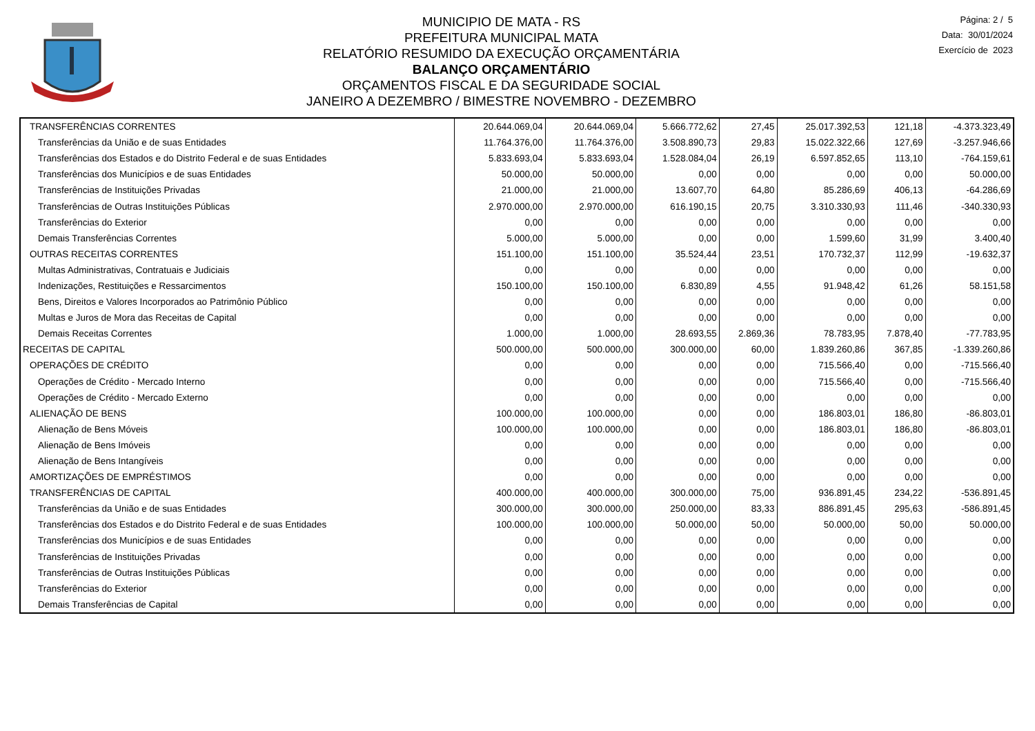MUNICIPIO DE MATA - RS
PREFEITURA MUNICIPAL MATA
RELATÓRIO RESUMIDO DA EXECUÇÃO ORÇAMENTÁRIA
BALANÇO ORÇAMENTÁRIO
ORÇAMENTOS FISCAL E DA SEGURIDADE SOCIAL
JANEIRO A DEZEMBRO / BIMESTRE NOVEMBRO - DEZEMBRO
Página: 2 / 5
Data: 30/01/2024
Exercício de 2023
| TRANSFERÊNCIAS CORRENTES | 20.644.069,04 | 20.644.069,04 | 5.666.772,62 | 27,45 | 25.017.392,53 | 121,18 | -4.373.323,49 |
| Transferências da União e de suas Entidades | 11.764.376,00 | 11.764.376,00 | 3.508.890,73 | 29,83 | 15.022.322,66 | 127,69 | -3.257.946,66 |
| Transferências dos Estados e do Distrito Federal e de suas Entidades | 5.833.693,04 | 5.833.693,04 | 1.528.084,04 | 26,19 | 6.597.852,65 | 113,10 | -764.159,61 |
| Transferências dos Municípios e de suas Entidades | 50.000,00 | 50.000,00 | 0,00 | 0,00 | 0,00 | 0,00 | 50.000,00 |
| Transferências de Instituições Privadas | 21.000,00 | 21.000,00 | 13.607,70 | 64,80 | 85.286,69 | 406,13 | -64.286,69 |
| Transferências de Outras Instituições Públicas | 2.970.000,00 | 2.970.000,00 | 616.190,15 | 20,75 | 3.310.330,93 | 111,46 | -340.330,93 |
| Transferências do Exterior | 0,00 | 0,00 | 0,00 | 0,00 | 0,00 | 0,00 | 0,00 |
| Demais Transferências Correntes | 5.000,00 | 5.000,00 | 0,00 | 0,00 | 1.599,60 | 31,99 | 3.400,40 |
| OUTRAS RECEITAS CORRENTES | 151.100,00 | 151.100,00 | 35.524,44 | 23,51 | 170.732,37 | 112,99 | -19.632,37 |
| Multas Administrativas, Contratuais e Judiciais | 0,00 | 0,00 | 0,00 | 0,00 | 0,00 | 0,00 | 0,00 |
| Indenizações, Restituições e Ressarcimentos | 150.100,00 | 150.100,00 | 6.830,89 | 4,55 | 91.948,42 | 61,26 | 58.151,58 |
| Bens, Direitos e Valores Incorporados ao Patrimônio Público | 0,00 | 0,00 | 0,00 | 0,00 | 0,00 | 0,00 | 0,00 |
| Multas e Juros de Mora das Receitas de Capital | 0,00 | 0,00 | 0,00 | 0,00 | 0,00 | 0,00 | 0,00 |
| Demais Receitas Correntes | 1.000,00 | 1.000,00 | 28.693,55 | 2.869,36 | 78.783,95 | 7.878,40 | -77.783,95 |
| RECEITAS DE CAPITAL | 500.000,00 | 500.000,00 | 300.000,00 | 60,00 | 1.839.260,86 | 367,85 | -1.339.260,86 |
| OPERAÇÕES DE CRÉDITO | 0,00 | 0,00 | 0,00 | 0,00 | 715.566,40 | 0,00 | -715.566,40 |
| Operações de Crédito - Mercado Interno | 0,00 | 0,00 | 0,00 | 0,00 | 715.566,40 | 0,00 | -715.566,40 |
| Operações de Crédito - Mercado Externo | 0,00 | 0,00 | 0,00 | 0,00 | 0,00 | 0,00 | 0,00 |
| ALIENAÇÃO DE BENS | 100.000,00 | 100.000,00 | 0,00 | 0,00 | 186.803,01 | 186,80 | -86.803,01 |
| Alienação de Bens Móveis | 100.000,00 | 100.000,00 | 0,00 | 0,00 | 186.803,01 | 186,80 | -86.803,01 |
| Alienação de Bens Imóveis | 0,00 | 0,00 | 0,00 | 0,00 | 0,00 | 0,00 | 0,00 |
| Alienação de Bens Intangíveis | 0,00 | 0,00 | 0,00 | 0,00 | 0,00 | 0,00 | 0,00 |
| AMORTIZAÇÕES DE EMPRÉSTIMOS | 0,00 | 0,00 | 0,00 | 0,00 | 0,00 | 0,00 | 0,00 |
| TRANSFERÊNCIAS DE CAPITAL | 400.000,00 | 400.000,00 | 300.000,00 | 75,00 | 936.891,45 | 234,22 | -536.891,45 |
| Transferências da União e de suas Entidades | 300.000,00 | 300.000,00 | 250.000,00 | 83,33 | 886.891,45 | 295,63 | -586.891,45 |
| Transferências dos Estados e do Distrito Federal e de suas Entidades | 100.000,00 | 100.000,00 | 50.000,00 | 50,00 | 50.000,00 | 50,00 | 50.000,00 |
| Transferências dos Municípios e de suas Entidades | 0,00 | 0,00 | 0,00 | 0,00 | 0,00 | 0,00 | 0,00 |
| Transferências de Instituições Privadas | 0,00 | 0,00 | 0,00 | 0,00 | 0,00 | 0,00 | 0,00 |
| Transferências de Outras Instituições Públicas | 0,00 | 0,00 | 0,00 | 0,00 | 0,00 | 0,00 | 0,00 |
| Transferências do Exterior | 0,00 | 0,00 | 0,00 | 0,00 | 0,00 | 0,00 | 0,00 |
| Demais Transferências de Capital | 0,00 | 0,00 | 0,00 | 0,00 | 0,00 | 0,00 | 0,00 |